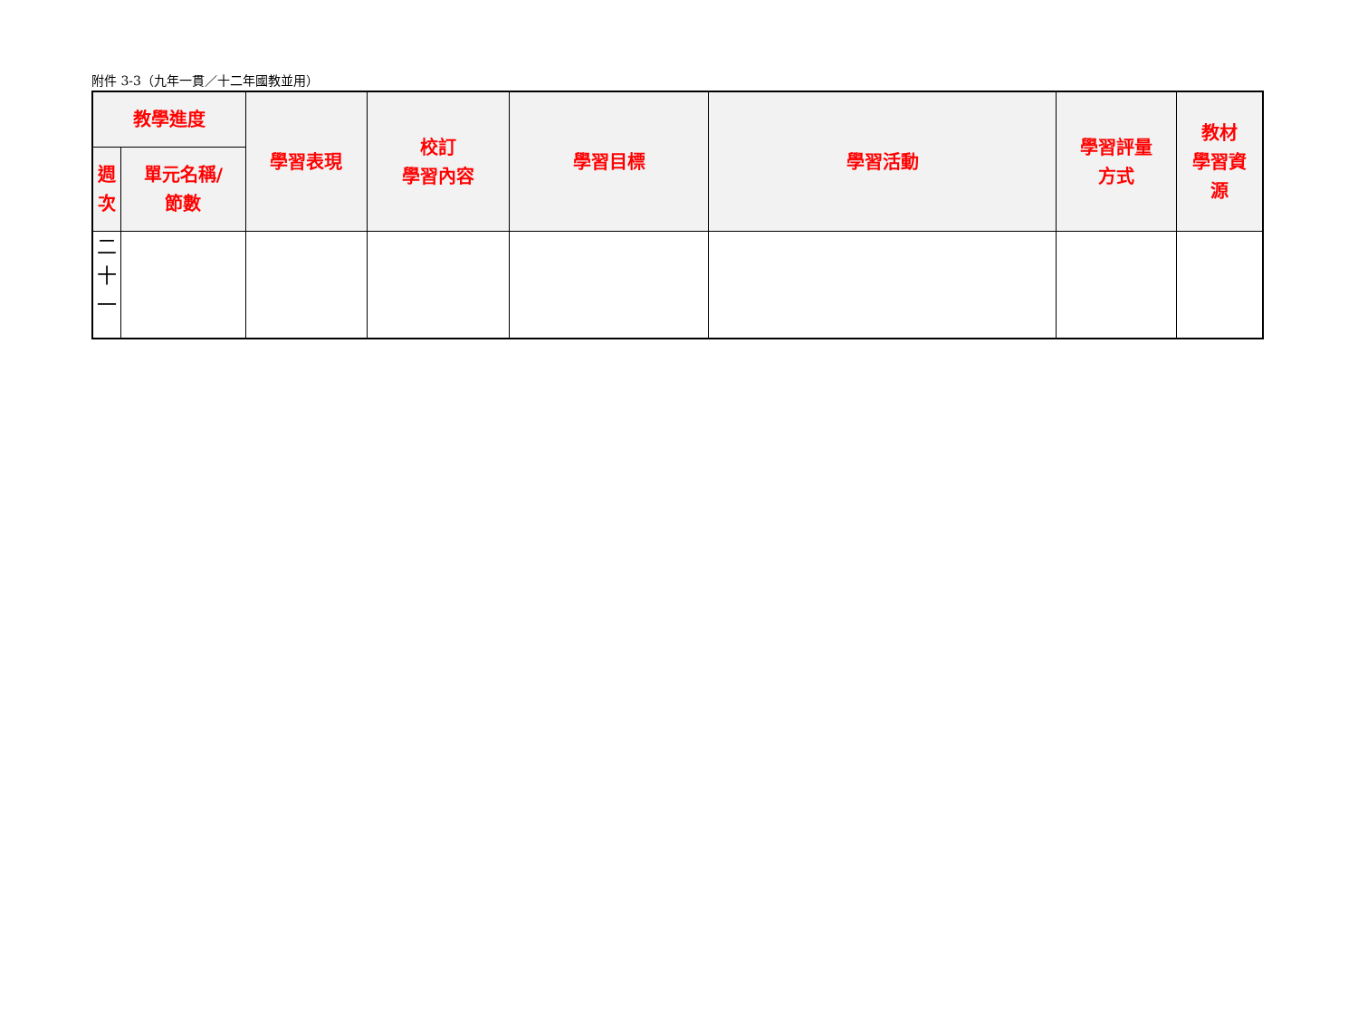附件 3-3（九年一貫／十二年國教並用）
| 教學進度 | | 學習表現 | 校訂 學習內容 | 學習目標 | 學習活動 | 學習評量 方式 | 教材 學習資 源 |
| --- | --- | --- | --- | --- | --- | --- | --- |
| 週 次 | 單元名稱/ 節數 | | | | | | |
| 二 十 一 | | | | | | | |